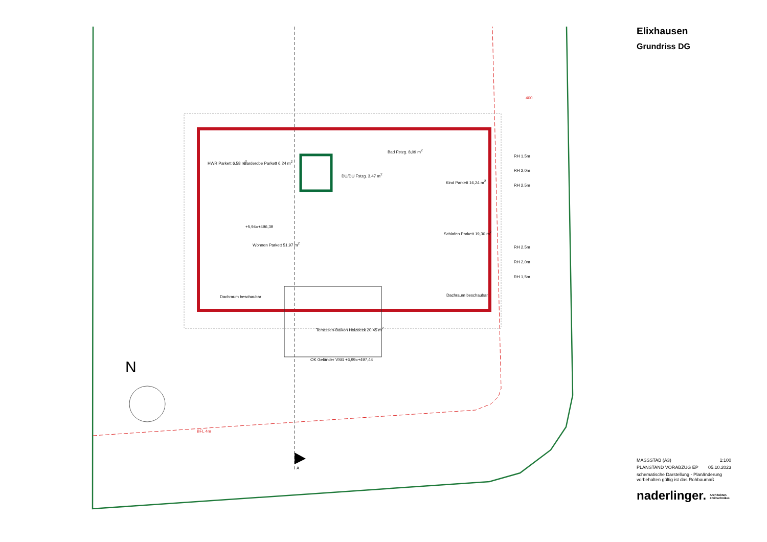HWR Parkett 6,58 m<sup>2</sup> Garderobe Parkett 6,24 m<sup>2</sup>
Bad Fstzg. 8,09 m<sup>2</sup>
DU/DU Fstzg. 3,47 m<sup>2</sup>
Kind Parkett 16,24 m<sup>2</sup>
Wohnen Parkett 51,97 m<sup>2</sup>
+5,94=+496,39
Schlafen Parkett 19,30 m<sup>2</sup>
Terrassen-Balkon Holzdeck 20,45 m<sup>2</sup>
OK Geländer VSG +6,99=+497,44
RH 1,5m
RH 2,0m
RH 2,5m
RH 2,5m
RH 2,0m
RH 1,5m
400
BFL 4m
Dachraum beschaubar Dachraum beschaubar
N
A
Elixhausen
Grundriss DG
MASSSTAB (A3) 1:100
PLANSTAND VORABZUG EP 05.10.2023
schematische Darstellung - Planänderung vorbehalten gültig ist das Rohbaumaß
naderlinger. Architekten.
Ziviltechniker.